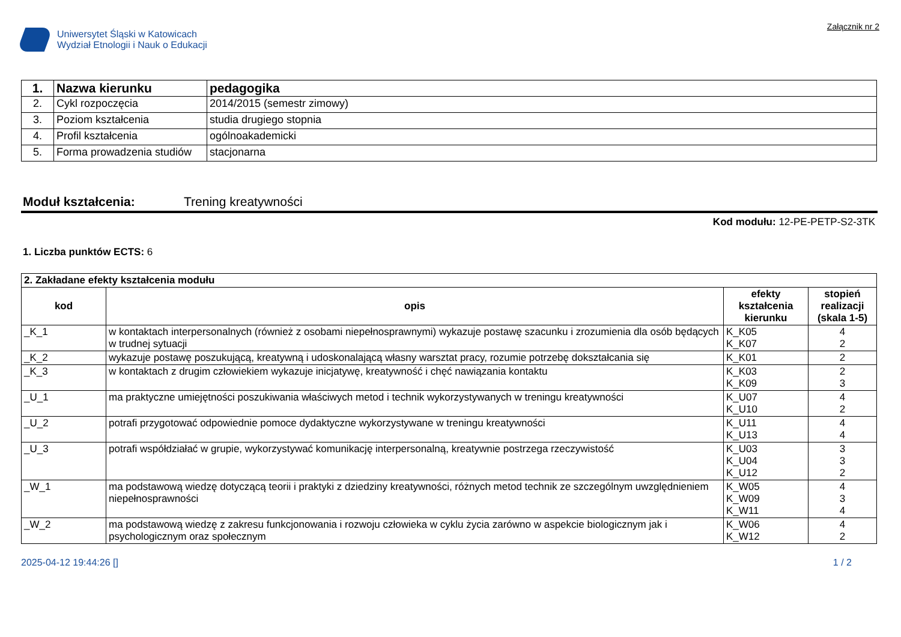Uniwersytet Śląski w Katowicach
Wydział Etnologii i Nauk o Edukacji
Załącznik nr 2
| 1. | Nazwa kierunku | pedagogika |
| 2. | Cykl rozpoczęcia | 2014/2015 (semestr zimowy) |
| 3. | Poziom kształcenia | studia drugiego stopnia |
| 4. | Profil kształcenia | ogólnoakademicki |
| 5. | Forma prowadzenia studiów | stacjonarna |
Moduł kształcenia: Trening kreatywności
Kod modułu: 12-PE-PETP-S2-3TK
1. Liczba punktów ECTS: 6
| 2. Zakładane efekty kształcenia modułu | | | |
| kod | opis | efekty kształcenia kierunku | stopień realizacji (skala 1-5) |
| _K_1 | w kontaktach interpersonalnych (również z osobami niepełnosprawnymi) wykazuje postawę szacunku i zrozumienia dla osób będących w trudnej sytuacji | K_K05 K_K07 | 4 2 |
| _K_2 | wykazuje postawę poszukującą, kreatywną i udoskonalającą własny warsztat pracy, rozumie potrzebę dokształcania się | K_K01 | 2 |
| _K_3 | w kontaktach z drugim człowiekiem wykazuje inicjatywę, kreatywność i chęć nawiązania kontaktu | K_K03 K_K09 | 2 3 |
| _U_1 | ma praktyczne umiejętności poszukiwania właściwych metod i technik wykorzystywanych w treningu kreatywności | K_U07 K_U10 | 4 2 |
| _U_2 | potrafi przygotować odpowiednie pomoce dydaktyczne wykorzystywane w treningu kreatywności | K_U11 K_U13 | 4 4 |
| _U_3 | potrafi współdziałać w grupie, wykorzystywać komunikację interpersonalną, kreatywnie postrzega rzeczywistość | K_U03 K_U04 K_U12 | 3 3 2 |
| _W_1 | ma podstawową wiedzę dotyczącą teorii i praktyki z dziedziny kreatywności, różnych metod technik ze szczególnym uwzględnieniem niepełnosprawności | K_W05 K_W09 K_W11 | 4 3 4 |
| _W_2 | ma podstawową wiedzę z zakresu funkcjonowania i rozwoju człowieka w cyklu życia zarówno w aspekcie biologicznym jak i psychologicznym oraz społecznym | K_W06 K_W12 | 4 2 |
2025-04-12 19:44:26 [] 1 / 2